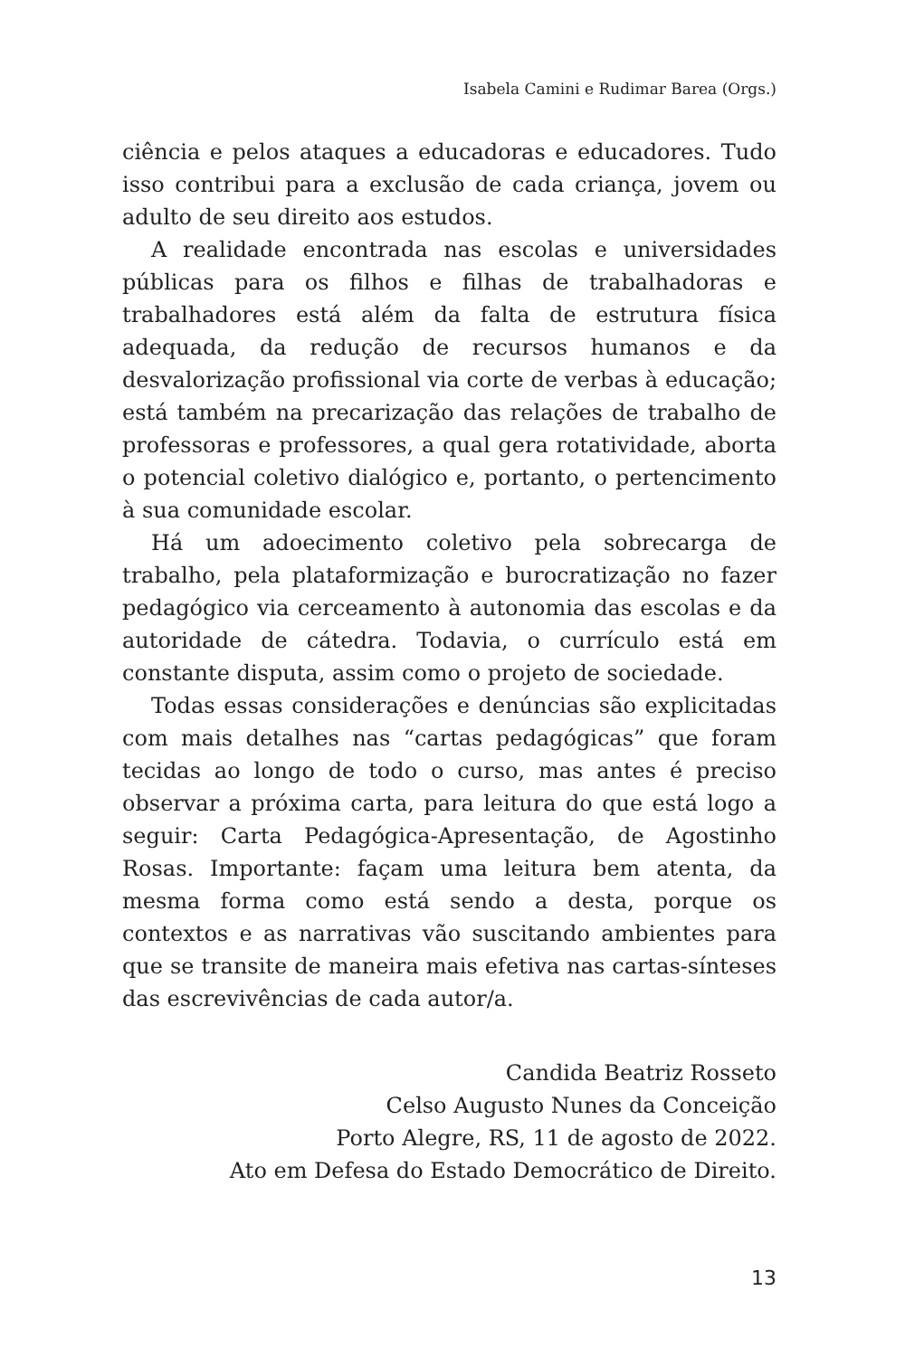Isabela Camini e Rudimar Barea (Orgs.)
ciência e pelos ataques a educadoras e educadores. Tudo isso contribui para a exclusão de cada criança, jovem ou adulto de seu direito aos estudos.
A realidade encontrada nas escolas e universidades públicas para os filhos e filhas de trabalhadoras e trabalhadores está além da falta de estrutura física adequada, da redução de recursos humanos e da desvalorização profissional via corte de verbas à educação; está também na precarização das relações de trabalho de professoras e professores, a qual gera rotatividade, aborta o potencial coletivo dialógico e, portanto, o pertencimento à sua comunidade escolar.
Há um adoecimento coletivo pela sobrecarga de trabalho, pela plataformização e burocratização no fazer pedagógico via cerceamento à autonomia das escolas e da autoridade de cátedra. Todavia, o currículo está em constante disputa, assim como o projeto de sociedade.
Todas essas considerações e denúncias são explicitadas com mais detalhes nas “cartas pedagógicas” que foram tecidas ao longo de todo o curso, mas antes é preciso observar a próxima carta, para leitura do que está logo a seguir: Carta Pedagógica-Apresentação, de Agostinho Rosas. Importante: façam uma leitura bem atenta, da mesma forma como está sendo a desta, porque os contextos e as narrativas vão suscitando ambientes para que se transite de maneira mais efetiva nas cartas-sínteses das escrevivências de cada autor/a.
Candida Beatriz Rosseto
Celso Augusto Nunes da Conceição
Porto Alegre, RS, 11 de agosto de 2022.
Ato em Defesa do Estado Democrático de Direito.
13